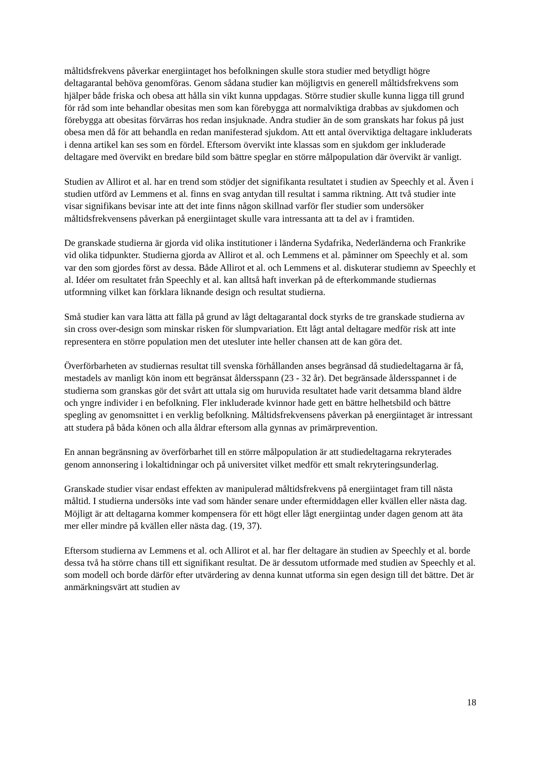måltidsfrekvens påverkar energiintaget hos befolkningen skulle stora studier med betydligt högre deltagarantal behöva genomföras. Genom sådana studier kan möjligtvis en generell måltidsfrekvens som hjälper både friska och obesa att hålla sin vikt kunna uppdagas. Större studier skulle kunna ligga till grund för råd som inte behandlar obesitas men som kan förebygga att normalviktiga drabbas av sjukdomen och förebygga att obesitas förvärras hos redan insjuknade. Andra studier än de som granskats har fokus på just obesa men då för att behandla en redan manifesterad sjukdom. Att ett antal överviktiga deltagare inkluderats i denna artikel kan ses som en fördel. Eftersom övervikt inte klassas som en sjukdom ger inkluderade deltagare med övervikt en bredare bild som bättre speglar en större målpopulation där övervikt är vanligt.
Studien av Allirot et al. har en trend som stödjer det signifikanta resultatet i studien av Speechly et al. Även i studien utförd av Lemmens et al. finns en svag antydan till resultat i samma riktning. Att två studier inte visar signifikans bevisar inte att det inte finns någon skillnad varför fler studier som undersöker måltidsfrekvensens påverkan på energiintaget skulle vara intressanta att ta del av i framtiden.
De granskade studierna är gjorda vid olika institutioner i länderna Sydafrika, Nederländerna och Frankrike vid olika tidpunkter. Studierna gjorda av Allirot et al. och Lemmens et al. påminner om Speechly et al. som var den som gjordes först av dessa. Både Allirot et al. och Lemmens et al. diskuterar studiemn av Speechly et al. Idéer om resultatet från Speechly et al. kan alltså haft inverkan på de efterkommande studiernas utformning vilket kan förklara liknande design och resultat studierna.
Små studier kan vara lätta att fälla på grund av lågt deltagarantal dock styrks de tre granskade studierna av sin cross over-design som minskar risken för slumpvariation. Ett lågt antal deltagare medför risk att inte representera en större population men det utesluter inte heller chansen att de kan göra det.
Överförbarheten av studiernas resultat till svenska förhållanden anses begränsad då studiedeltagarna är få, mestadels av manligt kön inom ett begränsat åldersspann (23 - 32 år). Det begränsade åldersspannet i de studierna som granskas gör det svårt att uttala sig om huruvida resultatet hade varit detsamma bland äldre och yngre individer i en befolkning. Fler inkluderade kvinnor hade gett en bättre helhetsbild och bättre spegling av genomsnittet i en verklig befolkning. Måltidsfrekvensens påverkan på energiintaget är intressant att studera på båda könen och alla åldrar eftersom alla gynnas av primärprevention.
En annan begränsning av överförbarhet till en större målpopulation är att studiedeltagarna rekryterades genom annonsering i lokaltidningar och på universitet vilket medför ett smalt rekryteringsunderlag.
Granskade studier visar endast effekten av manipulerad måltidsfrekvens på energiintaget fram till nästa måltid. I studierna undersöks inte vad som händer senare under eftermiddagen eller kvällen eller nästa dag. Möjligt är att deltagarna kommer kompensera för ett högt eller lågt energiintag under dagen genom att äta mer eller mindre på kvällen eller nästa dag. (19, 37).
Eftersom studierna av Lemmens et al. och Allirot et al. har fler deltagare än studien av Speechly et al. borde dessa två ha större chans till ett signifikant resultat. De är dessutom utformade med studien av Speechly et al. som modell och borde därför efter utvärdering av denna kunnat utforma sin egen design till det bättre. Det är anmärkningsvärt att studien av
18